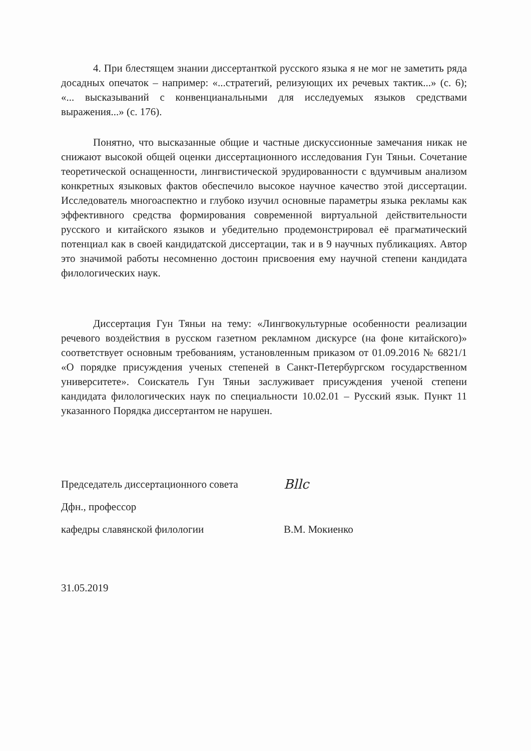4. При блестящем знании диссертанткой русского языка я не мог не заметить ряда досадных опечаток – например: «...стратегий, релизующих их речевых тактик...» (с. 6); «... высказываний с конвенцианальными для исследуемых языков средствами выражения...» (с. 176).
Понятно, что высказанные общие и частные дискуссионные замечания никак не снижают высокой общей оценки диссертационного исследования Гун Тяньи. Сочетание теоретической оснащенности, лингвистической эрудированности с вдумчивым анализом конкретных языковых фактов обеспечило высокое научное качество этой диссертации. Исследователь многоаспектно и глубоко изучил основные параметры языка рекламы как эффективного средства формирования современной виртуальной действительности русского и китайского языков и убедительно продемонстрировал её прагматический потенциал как в своей кандидатской диссертации, так и в 9 научных публикациях. Автор это значимой работы несомненно достоин присвоения ему научной степени кандидата филологических наук.
Диссертация Гун Тяньи на тему: «Лингвокультурные особенности реализации речевого воздействия в русском газетном рекламном дискурсе (на фоне китайского)» соответствует основным требованиям, установленным приказом от 01.09.2016 № 6821/1 «О порядке присуждения ученых степеней в Санкт-Петербургском государственном университете». Соискатель Гун Тяньи заслуживает присуждения ученой степени кандидата филологических наук по специальности 10.02.01 – Русский язык. Пункт 11 указанного Порядка диссертантом не нарушен.
Председатель диссертационного совета
Bllc
Дфн., профессор
кафедры славянской филологии В.М. Мокиенко
31.05.2019